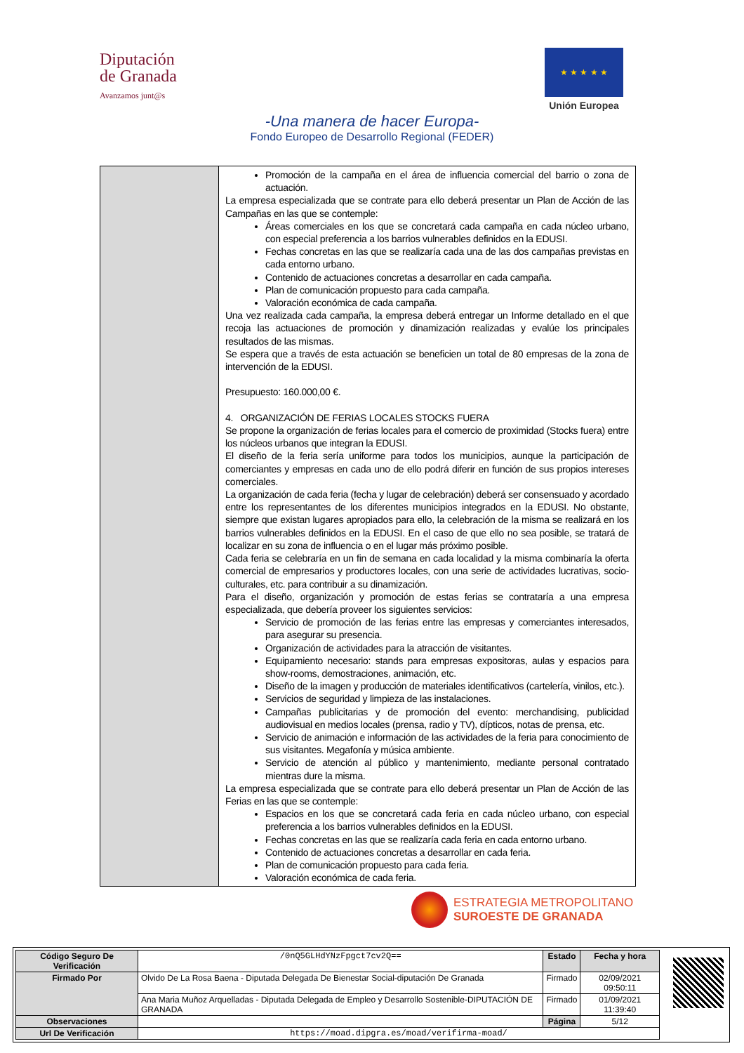Diputación
de Granada
Avanzamos junt@s
★ ★ ★ ★ ★
Unión Europea
-Una manera de hacer Europa-
Fondo Europeo de Desarrollo Regional (FEDER)
Promoción de la campaña en el área de influencia comercial del barrio o zona de actuación.
La empresa especializada que se contrate para ello deberá presentar un Plan de Acción de las Campañas en las que se contemple:
Áreas comerciales en los que se concretará cada campaña en cada núcleo urbano, con especial preferencia a los barrios vulnerables definidos en la EDUSI.
Fechas concretas en las que se realizaría cada una de las dos campañas previstas en cada entorno urbano.
Contenido de actuaciones concretas a desarrollar en cada campaña.
Plan de comunicación propuesto para cada campaña.
Valoración económica de cada campaña.
Una vez realizada cada campaña, la empresa deberá entregar un Informe detallado en el que recoja las actuaciones de promoción y dinamización realizadas y evalúe los principales resultados de las mismas.
Se espera que a través de esta actuación se beneficien un total de 80 empresas de la zona de intervención de la EDUSI.
Presupuesto: 160.000,00 €.
4. ORGANIZACIÓN DE FERIAS LOCALES STOCKS FUERA
Se propone la organización de ferias locales para el comercio de proximidad (Stocks fuera) entre los núcleos urbanos que integran la EDUSI.
El diseño de la feria sería uniforme para todos los municipios, aunque la participación de comerciantes y empresas en cada uno de ello podrá diferir en función de sus propios intereses comerciales.
La organización de cada feria (fecha y lugar de celebración) deberá ser consensuado y acordado entre los representantes de los diferentes municipios integrados en la EDUSI. No obstante, siempre que existan lugares apropiados para ello, la celebración de la misma se realizará en los barrios vulnerables definidos en la EDUSI. En el caso de que ello no sea posible, se tratará de localizar en su zona de influencia o en el lugar más próximo posible.
Cada feria se celebraría en un fin de semana en cada localidad y la misma combinaría la oferta comercial de empresarios y productores locales, con una serie de actividades lucrativas, socio-culturales, etc. para contribuir a su dinamización.
Para el diseño, organización y promoción de estas ferias se contrataría a una empresa especializada, que debería proveer los siguientes servicios:
Servicio de promoción de las ferias entre las empresas y comerciantes interesados, para asegurar su presencia.
Organización de actividades para la atracción de visitantes.
Equipamiento necesario: stands para empresas expositoras, aulas y espacios para show-rooms, demostraciones, animación, etc.
Diseño de la imagen y producción de materiales identificativos (cartelería, vinilos, etc.).
Servicios de seguridad y limpieza de las instalaciones.
Campañas publicitarias y de promoción del evento: merchandising, publicidad audiovisual en medios locales (prensa, radio y TV), dípticos, notas de prensa, etc.
Servicio de animación e información de las actividades de la feria para conocimiento de sus visitantes. Megafonía y música ambiente.
Servicio de atención al público y mantenimiento, mediante personal contratado mientras dure la misma.
La empresa especializada que se contrate para ello deberá presentar un Plan de Acción de las Ferias en las que se contemple:
Espacios en los que se concretará cada feria en cada núcleo urbano, con especial preferencia a los barrios vulnerables definidos en la EDUSI.
Fechas concretas en las que se realizaría cada feria en cada entorno urbano.
Contenido de actuaciones concretas a desarrollar en cada feria.
Plan de comunicación propuesto para cada feria.
Valoración económica de cada feria.
ESTRATEGIA METROPOLITANO
SUROESTE DE GRANADA
| Código Seguro De Verificación | /0nQ5GLHdYNzFpgct7cv2Q== | Estado | Fecha y hora |
| Firmado Por | Olvido De La Rosa Baena - Diputada Delegada De Bienestar Social-diputación De Granada | Firmado | 02/09/2021 09:50:11 |
| | Ana Maria Muñoz Arquelladas - Diputada Delegada de Empleo y Desarrollo Sostenible-DIPUTACIÓN DE GRANADA | Firmado | 01/09/2021 11:39:40 |
| Observaciones | | Página | 5/12 |
| Url De Verificación | https://moad.dipgra.es/moad/verifirma-moad/ | | |